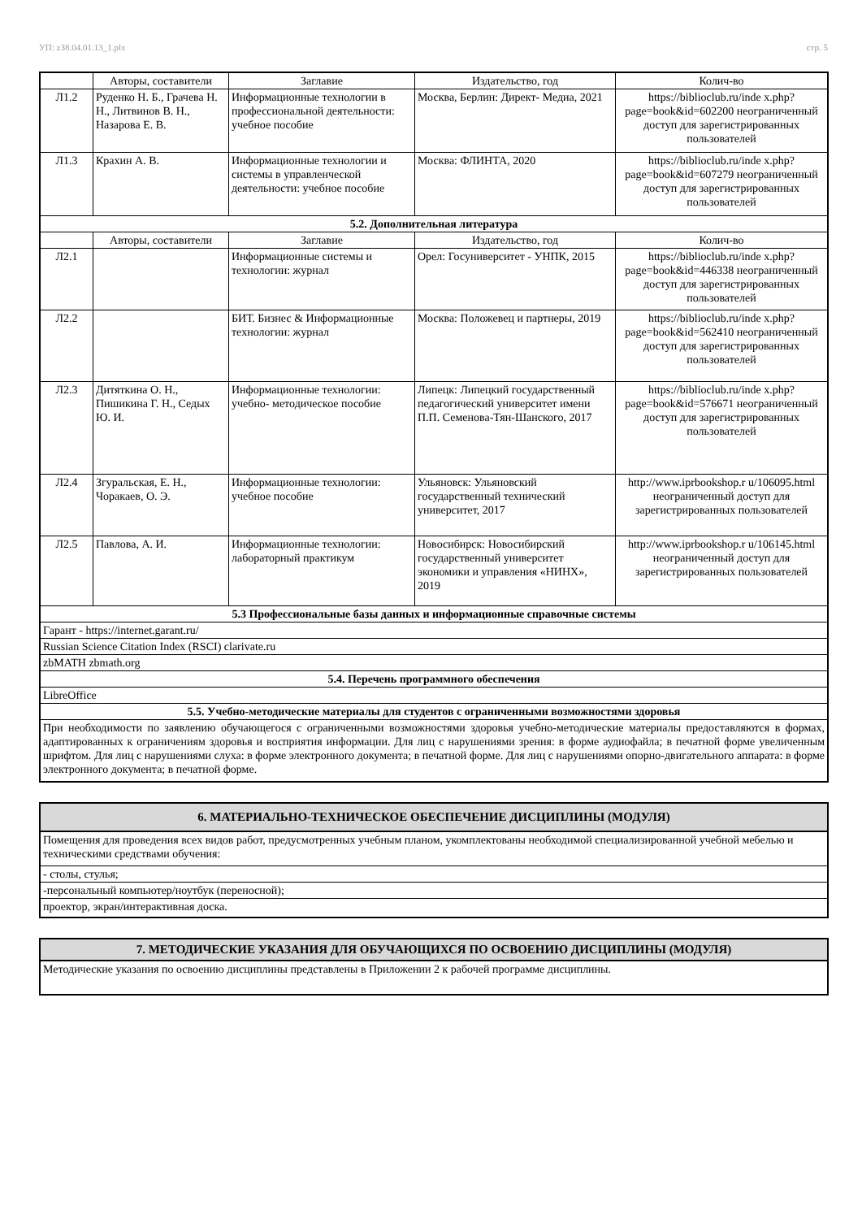УП: z38.04.01.13_1.plx стр. 5
| | Авторы, составители | Заглавие | Издательство, год | Колич-во |
| --- | --- | --- | --- | --- |
| Л1.2 | Руденко Н. Б., Грачева Н. Н., Литвинов В. Н., Назарова Е. В. | Информационные технологии в профессиональной деятельности: учебное пособие | Москва, Берлин: Директ- Медиа, 2021 | https://biblioclub.ru/inde x.php? page=book&id=602200 неограниченный доступ для зарегистрированных пользователей |
| Л1.3 | Крахин А. В. | Информационные технологии и системы в управленческой деятельности: учебное пособие | Москва: ФЛИНТА, 2020 | https://biblioclub.ru/inde x.php? page=book&id=607279 неограниченный доступ для зарегистрированных пользователей |
| 5.2. Дополнительная литература | | | | |
| | Авторы, составители | Заглавие | Издательство, год | Колич-во |
| Л2.1 | | Информационные системы и технологии: журнал | Орел: Госуниверситет - УНПК, 2015 | https://biblioclub.ru/inde x.php? page=book&id=446338 неограниченный доступ для зарегистрированных пользователей |
| Л2.2 | | БИТ. Бизнес & Информационные технологии: журнал | Москва: Положевец и партнеры, 2019 | https://biblioclub.ru/inde x.php? page=book&id=562410 неограниченный доступ для зарегистрированных пользователей |
| Л2.3 | Дитяткина О. Н., Пишикина Г. Н., Седых Ю. И. | Информационные технологии: учебно- методическое пособие | Липецк: Липецкий государственный педагогический университет имени П.П. Семенова-Тян-Шанского, 2017 | https://biblioclub.ru/inde x.php? page=book&id=576671 неограниченный доступ для зарегистрированных пользователей |
| Л2.4 | Згуральская, Е. Н., Чоракаев, О. Э. | Информационные технологии: учебное пособие | Ульяновск: Ульяновский государственный технический университет, 2017 | http://www.iprbookshop.r u/106095.html неограниченный доступ для зарегистрированных пользователей |
| Л2.5 | Павлова, А. И. | Информационные технологии: лабораторный практикум | Новосибирск: Новосибирский государственный университет экономики и управления «НИНХ», 2019 | http://www.iprbookshop.r u/106145.html неограниченный доступ для зарегистрированных пользователей |
| 5.3 Профессиональные базы данных и информационные справочные системы | | | | |
| Гарант - https://internet.garant.ru/ | | | | |
| Russian Science Citation Index (RSCI) clarivate.ru | | | | |
| zbMATH zbmath.org | | | | |
| 5.4. Перечень программного обеспечения | | | | |
| LibreOffice | | | | |
| 5.5. Учебно-методические материалы для студентов с ограниченными возможностями здоровья | | | | |
| При необходимости по заявлению обучающегося с ограниченными возможностями здоровья учебно-методические материалы предоставляются в формах, адаптированных к ограничениям здоровья и восприятия информации. Для лиц с нарушениями зрения: в форме аудиофайла; в печатной форме увеличенным шрифтом. Для лиц с нарушениями слуха: в форме электронного документа; в печатной форме. Для лиц с нарушениями опорно-двигательного аппарата: в форме электронного документа; в печатной форме. | | | | |
| 6. МАТЕРИАЛЬНО-ТЕХНИЧЕСКОЕ ОБЕСПЕЧЕНИЕ ДИСЦИПЛИНЫ (МОДУЛЯ) |
| Помещения для проведения всех видов работ, предусмотренных учебным планом, укомплектованы необходимой специализированной учебной мебелью и техническими средствами обучения: |
| - столы, стулья; |
| -персональный компьютер/ноутбук (переносной); |
| проектор, экран/интерактивная доска. |
| 7. МЕТОДИЧЕСКИЕ УКАЗАНИЯ ДЛЯ ОБУЧАЮЩИХСЯ ПО ОСВОЕНИЮ ДИСЦИПЛИНЫ (МОДУЛЯ) |
| Методические указания по освоению дисциплины представлены в Приложении 2 к рабочей программе дисциплины. |